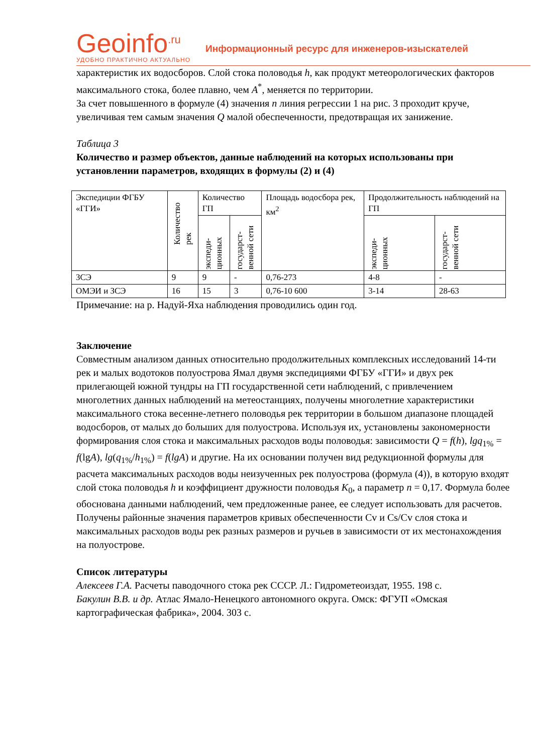Geoinfo<sup>.ru</sup>
УДОБНО ПРАКТИЧНО АКТУАЛЬНО
Информационный ресурс для инженеров-изыскателей
характеристик их водосборов. Слой стока половодья h, как продукт метеорологических факторов максимального стока, более плавно, чем A<sup>*</sup>, меняется по территории.
За счет повышенного в формуле (4) значения n линия регрессии 1 на рис. 3 проходит круче, увеличивая тем самым значения Q малой обеспеченности, предотвращая их занижение.
Таблица 3
Количество и размер объектов, данные наблюдений на которых использованы при установлении параметров, входящих в формулы (2) и (4)
| Экспедиции ФГБУ «ГГИ» | Количество рек | Количество ГП | | Площадь водосбора рек, км<sup>2</sup> | Продолжительность наблюдений на ГП | |
| --- | --- | --- | --- | --- | --- | --- |
| | | экспеди-ционных | государст-венной сети | | экспеди-ционных | государст-венной сети |
| ЗСЭ | 9 | 9 | - | 0,76-273 | 4-8 | - |
| ОМЭИ и ЗСЭ | 16 | 15 | 3 | 0,76-10 600 | 3-14 | 28-63 |
Примечание: на р. Надуй-Яха наблюдения проводились один год.
Заключение
Совместным анализом данных относительно продолжительных комплексных исследований 14-ти рек и малых водотоков полуострова Ямал двумя экспедициями ФГБУ «ГГИ» и двух рек прилегающей южной тундры на ГП государственной сети наблюдений, с привлечением многолетних данных наблюдений на метеостанциях, получены многолетние характеристики максимального стока весенне-летнего половодья рек территории в большом диапазоне площадей водосборов, от малых до больших для полуострова. Используя их, установлены закономерности формирования слоя стока и максимальных расходов воды половодья: зависимости Q = f(h), lgq<sub>1%</sub> = f(lgA), lg(q<sub>1%</sub>/h<sub>1%</sub>) = f(lgA) и другие. На их основании получен вид редукционной формулы для расчета максимальных расходов воды неизученных рек полуострова (формула (4)), в которую входят слой стока половодья h и коэффициент дружности половодья K<sub>0</sub>, а параметр n = 0,17. Формула более обоснована данными наблюдений, чем предложенные ранее, ее следует использовать для расчетов.
Получены районные значения параметров кривых обеспеченности Cv и Cs/Cv слоя стока и максимальных расходов воды рек разных размеров и ручьев в зависимости от их местонахождения на полуострове.
Список литературы
Алексеев Г.А. Расчеты паводочного стока рек СССР. Л.: Гидрометеоиздат, 1955. 198 с.
Бакулин В.В. и др. Атлас Ямало-Ненецкого автономного округа. Омск: ФГУП «Омская картографическая фабрика», 2004. 303 с.